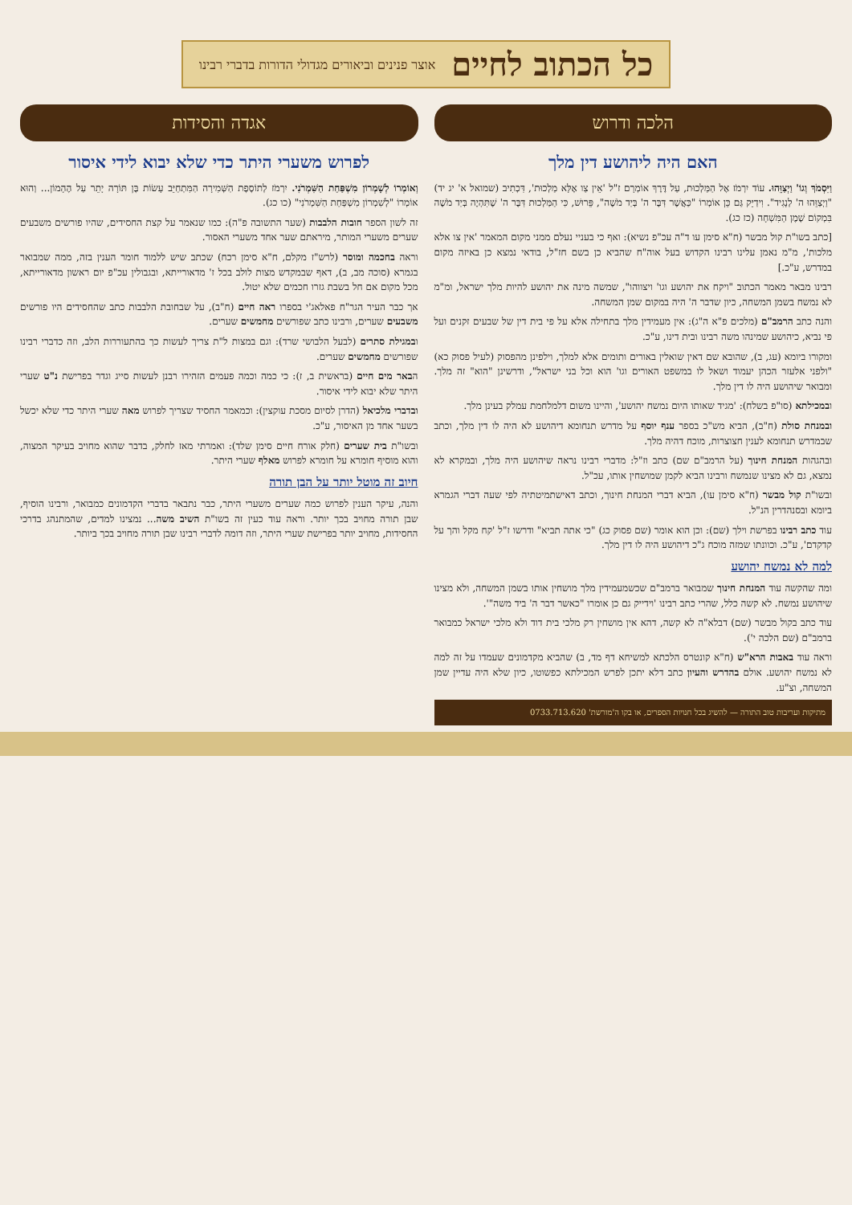כל הכתוב לחיים
אוצר פנינים וביאורים מגדולי הדורות בדברי רבינו
הלכה ודרוש
האם היה ליהושע דין מלך
וַיִּסְמֹךְ וְגוֹ' וַיְצַוֵּהוּ. עוֹד יִרְמֹז אֶל הַמַּלְכוּת, עַל דֶּרֶךְ אוֹמְרָם ז"ל 'אֵין צַו אֶלָּא מַלְכוּת', דִּכְתִיב (שמואל א' יג יד) "וַיְצַוֵּהוּ ה' לְנָגִיד". וִידַיֵּק גַּם כֵּן אוֹמְרוֹ "כַּאֲשֶׁר דִּבֶּר ה' בְּיַד מֹשֶׁה", פֵּרוּשׁ, כִּי הַמַּלְכוּת דִּבֶּר ה' שֶׁתִּהְיֶה בְּיַד מֹשֶׁה בִּמְקוֹם שֶׁמֶן הַמִּשְׁחָה (כז כג).
[כתב בשו"ת קול מבשר (ח"א סימן עו ד"ה עכ"פ נשיא): ואף כי בעניי נעלם ממני מקום המאמר 'אין צו אלא מלכות', מ"מ נאמן עלינו רבינו הקדוש בעל אוה"ח שהביא כן בשם חז"ל, בודאי נמצא כן באיזה מקום במדרש, ע"כ.]
רבינו מבאר מאמר הכתוב "ויקח את יהושע וגו' ויצווהו", שמשה מינה את יהושע להיות מלך ישראל, ומ"מ לא נמשח בשמן המשחה, כיון שדבר ה' היה במקום שמן המשחה.
והנה כתב הרמב"ם (מלכים פ"א ה"ג): אין מעמידין מלך בתחילה אלא על פי בית דין של שבעים זקנים ועל פי נביא, כיהושע שמינהו משה רבינו ובית דינו, ע"כ.
ומקורו ביומא (עג, ב), שהובא שם דאין שואלין באורים ותומים אלא למלך, וילפינן מהפסוק (לעיל פסוק כא) "ולפני אלעזר הכהן יעמוד ושאל לו במשפט האורים וגו' הוא וכל בני ישראל", ודרשינן "הוא" זה מלך. ומבואר שיהושע היה לו דין מלך.
ובמכילתא (סו"פ בשלח): 'מגיד שאותו היום נמשח יהושע', והיינו משום דלמלחמת עמלק בעינן מלך.
ובמנחת סולת (ח"ב), הביא מש"כ בספר ענף יוסף על מדרש תנחומא דיהושע לא היה לו דין מלך, וכתב שבמדרש תנחומא לענין חצוצרות, מוכח דהיה מלך.
ובהגהות המנחת חינוך (על הרמב"ם שם) כתב וז"ל: מדברי רבינו נראה שיהושע היה מלך, ובמקרא לא נמצא, גם לא מצינו שנמשח ורבינו הביא לקמן שמושחין אותו, עכ"ל.
ובשו"ת קול מבשר (ח"א סימן עו), הביא דברי המנחת חינוך, וכתב דאישתמיטתיה לפי שעה דברי הגמרא ביומא ובסנהדרין הנ"ל.
עוד כתב רבינו בפרשת וילך (שם): וכן הוא אומר (שם פסוק כג) "כי אתה תביא" ודרשו ז"ל 'קח מקל והך על קדקדם', ע"כ. וכוונתו שמזה מוכח ג"כ דיהושע היה לו דין מלך.
למה לא נמשח יהושע
ומה שהקשה עוד המנחת חינוך שמבואר ברמב"ם שכשמעמידין מלך מושחין אותו בשמן המשחה, ולא מצינו שיהושע נמשח. לא קשה כלל, שהרי כתב רבינו 'וידייק גם כן אומרו "כאשר דבר ה' ביד משה"'.
עוד כתב בקול מבשר (שם) דבלא"ה לא קשה, דהא אין מושחין רק מלכי בית דוד ולא מלכי ישראל כמבואר ברמב"ם (שם הלכה י').
וראה עוד באבות הרא"ש (ח"א קונטרס הלכתא למשיחא דף מד, ב) שהביא מקדמונים שעמדו על זה למה לא נמשח יהושע. אולם בהדרש והעיון כתב דלא יתכן לפרש המכילתא כפשוטו, כיון שלא היה עדיין שמן המשחה, וצ"ע.
מתיקות ועריבות טוב התורה — להשיג בכל חנויות הספרים, או בקו ה'מורשת' 0733.713.620
אגדה והסידות
לפרוש משערי היתר כדי שלא יבוא לידי איסור
וְאוֹמְרוֹ לְשָׁמְרוֹן מִשְׁפַּחַת הַשִּׁמְרֹנִי. יִרְמֹז לְתוֹסֶפֶת הַשְּׁמִירָה הַמִּתְחַיֵּב עָשׂוֹת בֶּן תּוֹרָה יָתֵר עַל הֶהָמוֹן... וְהוּא אוֹמְרוֹ "לְשִׁמְרוֹן מִשְׁפַּחַת הַשִּׁמְרֹנִי" (כו כג).
זה לשון הספר חובות הלבבות (שער התשובה פ"ה): כמו שנאמר על קצת החסידים, שהיו פורשים משבעים שערים משערי המותר, מיראתם שער אחד משערי האסור.
וראה בחכמה ומוסר (לרש"ז מקלם, ח"א סימן רכח) שכתב שיש ללמוד חומר הענין בזה, ממה שמבואר בגמרא (סוכה מב, ב), דאף שבמקדש מצות לולב בכל ז' מדאורייתא, ובגבולין עכ"פ יום ראשון מדאורייתא, מכל מקום אם חל בשבת גזרו חכמים שלא יטול.
אך כבר העיר הגר"ח פאלאג'י בספרו ראה חיים (ח"ב), על שבחובת הלבבות כתב שהחסידים היו פורשים משבעים שערים, ורבינו כתב שפורשים מחמשים שערים.
ובמגילת סתרים (לבעל הלבושי שרד): וגם במצות ל"ת צריך לעשות כך בהתעוררות הלב, וזה כדברי רבינו שפורשים מחמשים שערים.
הבאר מים חיים (בראשית ב, ז): כי כמה וכמה פעמים הזהירו רבנן לעשות סייג וגדר בפרישת נ"ט שערי היתר שלא יבוא לידי איסור.
ובדברי מלכיאל (הדרן לסיום מסכת עוקצין): וכמאמר החסיד שצריך לפרוש מאה שערי היתר כדי שלא יכשל בשער אחד מן האיסור, ע"כ.
ובשו"ת בית שערים (חלק אורח חיים סימן שלד): ואמרתי מאז לחלק, בדבר שהוא מחויב בעיקר המצוה, והוא מוסיף חומרא על חומרא לפרוש מאלף שערי היתר.
חיוב זה מוטל יותר על הבן תורה
והנה, עיקר הענין לפרוש כמה שערים משערי היתר, כבר נתבאר בדברי הקדמונים כמבואר, ורבינו הוסיף, שבן תורה מחויב בכך יותר. וראה עוד כעין זה בשו"ת השיב משה... נמצינו למדים, שהמתנהג בדרכי החסידות, מחויב יותר בפרישת שערי היתר, וזה דומה לדברי רבינו שבן תורה מחויב בכך ביותר.